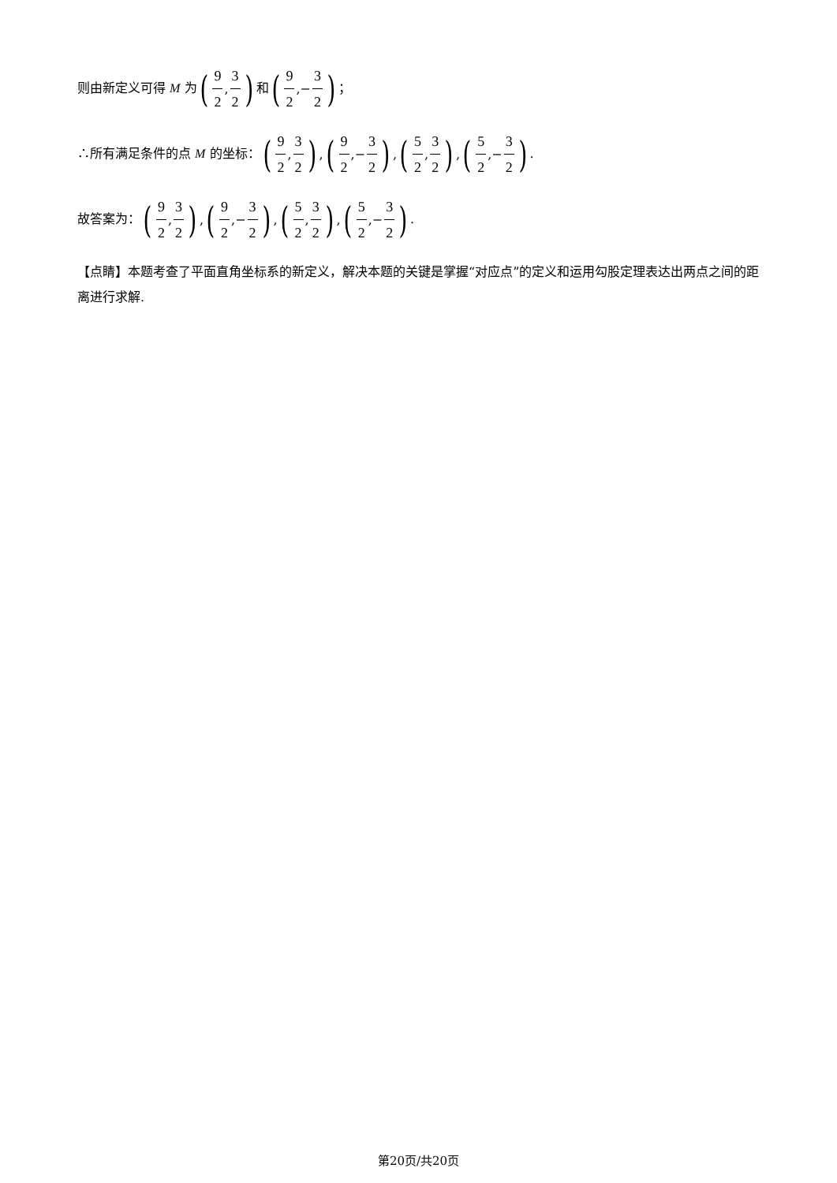则由新定义可得 M 为(9 2, 3 2) 和(9 2,− 3 2)；
∴所有满足条件的点 M 的坐标：(9 2, 3 2), (9 2,− 3 2), (5 2, 3 2), (5 2,− 3 2).
故答案为：(9 2, 3 2), (9 2,− 3 2), (5 2, 3 2), (5 2,− 3 2).
【点睛】本题考查了平面直角坐标系的新定义，解决本题的关键是掌握“对应点”的定义和运用勾股定理表达出两点之间的距离进行求解.
第20页/共20页